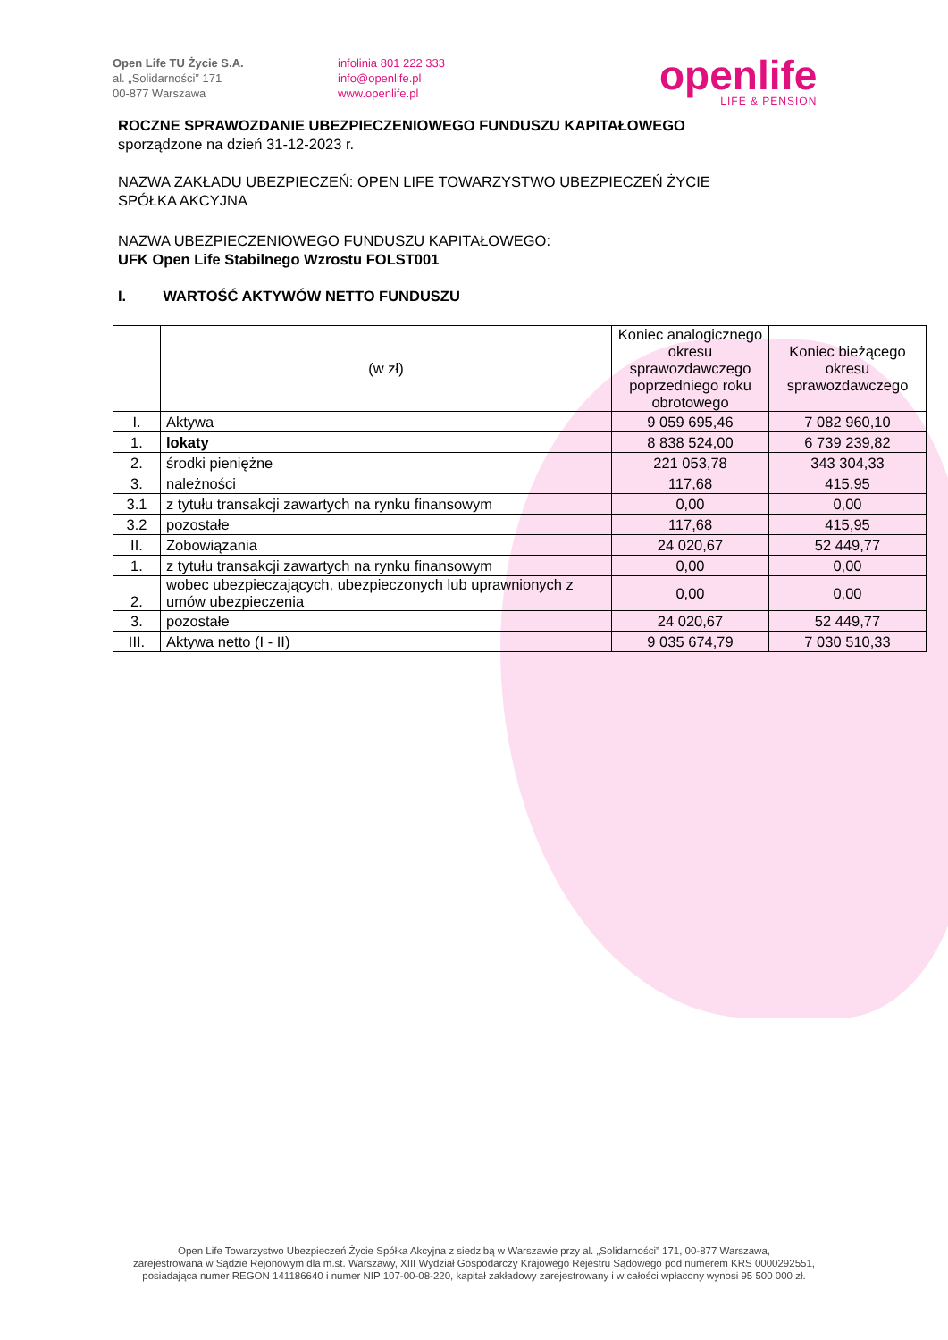Open Life TU Życie S.A.
al. „Solidarności” 171
00-877 Warszawa
infolinia 801 222 333
info@openlife.pl
www.openlife.pl
openlife
LIFE & PENSION
ROCZNE SPRAWOZDANIE UBEZPIECZENIOWEGO FUNDUSZU KAPITAŁOWEGO
sporządzone na dzień 31-12-2023 r.
NAZWA ZAKŁADU UBEZPIECZEŃ: OPEN LIFE TOWARZYSTWO UBEZPIECZEŃ ŻYCIE
SPÓŁKA AKCYJNA
NAZWA UBEZPIECZENIOWEGO FUNDUSZU KAPITAŁOWEGO:
UFK Open Life Stabilnego Wzrostu FOLST001
I. WARTOŚĆ AKTYWÓW NETTO FUNDUSZU
| | (w zł) | Koniec analogicznego okresu sprawozdawczego poprzedniego roku obrotowego | Koniec bieżącego okresu sprawozdawczego |
| --- | --- | --- | --- |
| I. | Aktywa | 9 059 695,46 | 7 082 960,10 |
| 1. | lokaty | 8 838 524,00 | 6 739 239,82 |
| 2. | środki pieniężne | 221 053,78 | 343 304,33 |
| 3. | należności | 117,68 | 415,95 |
| 3.1 | z tytułu transakcji zawartych na rynku finansowym | 0,00 | 0,00 |
| 3.2 | pozostałe | 117,68 | 415,95 |
| II. | Zobowiązania | 24 020,67 | 52 449,77 |
| 1. | z tytułu transakcji zawartych na rynku finansowym | 0,00 | 0,00 |
| 2. | wobec ubezpieczających, ubezpieczonych lub uprawnionych z umów ubezpieczenia | 0,00 | 0,00 |
| 3. | pozostałe | 24 020,67 | 52 449,77 |
| III. | Aktywa netto (I - II) | 9 035 674,79 | 7 030 510,33 |
Open Life Towarzystwo Ubezpieczeń Życie Spółka Akcyjna z siedzibą w Warszawie przy al. „Solidarności” 171, 00-877 Warszawa,
zarejestrowana w Sądzie Rejonowym dla m.st. Warszawy, XIII Wydział Gospodarczy Krajowego Rejestru Sądowego pod numerem KRS 0000292551,
posiadająca numer REGON 141186640 i numer NIP 107-00-08-220, kapitał zakładowy zarejestrowany i w całości wpłacony wynosi 95 500 000 zł.